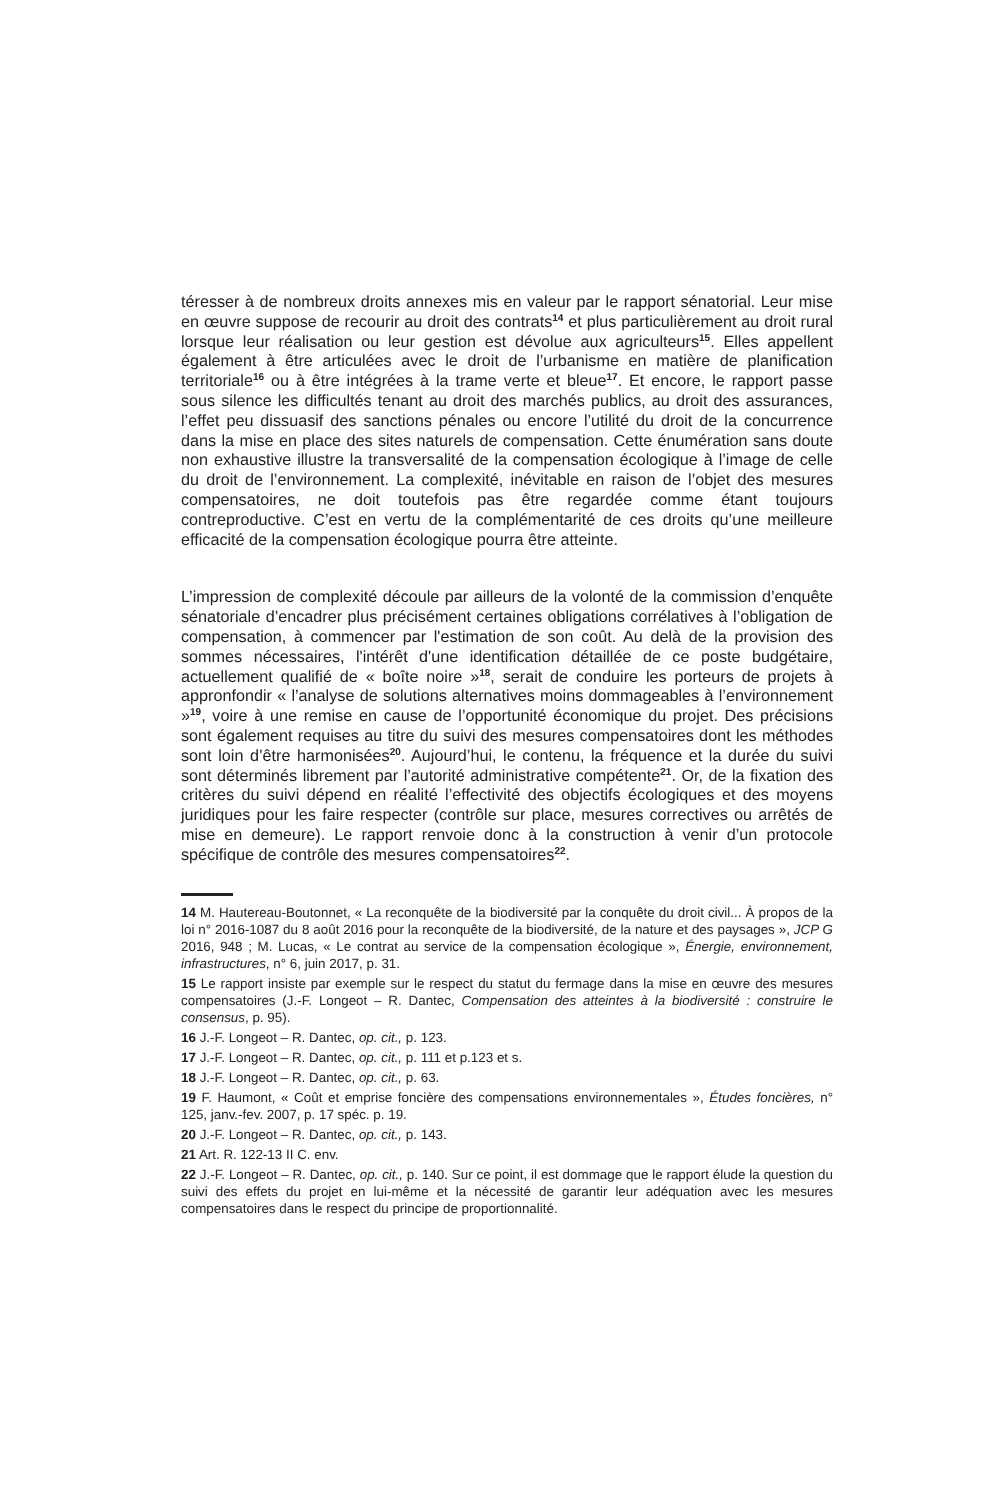téresser à de nombreux droits annexes mis en valeur par le rapport sénatorial. Leur mise en œuvre suppose de recourir au droit des contrats<sup>14</sup> et plus particulièrement au droit rural lorsque leur réalisation ou leur gestion est dévolue aux agriculteurs<sup>15</sup>. Elles appellent également à être articulées avec le droit de l’urbanisme en matière de planification territoriale<sup>16</sup> ou à être intégrées à la trame verte et bleue<sup>17</sup>. Et encore, le rapport passe sous silence les difficultés tenant au droit des marchés publics, au droit des assurances, l’effet peu dissuasif des sanctions pénales ou encore l’utilité du droit de la concurrence dans la mise en place des sites naturels de compensation. Cette énumération sans doute non exhaustive illustre la transversalité de la compensation écologique à l’image de celle du droit de l’environnement. La complexité, inévitable en raison de l’objet des mesures compensatoires, ne doit toutefois pas être regardée comme étant toujours contreproductive. C’est en vertu de la complémentarité de ces droits qu’une meilleure efficacité de la compensation écologique pourra être atteinte.
L’impression de complexité découle par ailleurs de la volonté de la commission d’enquête sénatoriale d’encadrer plus précisément certaines obligations corrélatives à l’obligation de compensation, à commencer par l'estimation de son coût. Au delà de la provision des sommes nécessaires, l'intérêt d'une identification détaillée de ce poste budgétaire, actuellement qualifié de « boîte noire »<sup>18</sup>, serait de conduire les porteurs de projets à appronfondir « l’analyse de solutions alternatives moins dommageables à l’environnement »<sup>19</sup>, voire à une remise en cause de l’opportunité économique du projet. Des précisions sont également requises au titre du suivi des mesures compensatoires dont les méthodes sont loin d’être harmonisées<sup>20</sup>. Aujourd’hui, le contenu, la fréquence et la durée du suivi sont déterminés librement par l’autorité administrative compétente<sup>21</sup>. Or, de la fixation des critères du suivi dépend en réalité l’effectivité des objectifs écologiques et des moyens juridiques pour les faire respecter (contrôle sur place, mesures correctives ou arrêtés de mise en demeure). Le rapport renvoie donc à la construction à venir d’un protocole spécifique de contrôle des mesures compensatoires<sup>22</sup>.
14 M. Hautereau-Boutonnet, « La reconquête de la biodiversité par la conquête du droit civil... À propos de la loi n° 2016-1087 du 8 août 2016 pour la reconquête de la biodiversité, de la nature et des paysages », JCP G 2016, 948 ; M. Lucas, « Le contrat au service de la compensation écologique », Énergie, environnement, infrastructures, n° 6, juin 2017, p. 31.
15 Le rapport insiste par exemple sur le respect du statut du fermage dans la mise en œuvre des mesures compensatoires (J.-F. Longeot – R. Dantec, Compensation des atteintes à la biodiversité : construire le consensus, p. 95).
16 J.-F. Longeot – R. Dantec, op. cit., p. 123.
17 J.-F. Longeot – R. Dantec, op. cit., p. 111 et p.123 et s.
18 J.-F. Longeot – R. Dantec, op. cit., p. 63.
19 F. Haumont, « Coût et emprise foncière des compensations environnementales », Études foncières, n° 125, janv.-fev. 2007, p. 17 spéc. p. 19.
20 J.-F. Longeot – R. Dantec, op. cit., p. 143.
21 Art. R. 122-13 II C. env.
22 J.-F. Longeot – R. Dantec, op. cit., p. 140. Sur ce point, il est dommage que le rapport élude la question du suivi des effets du projet en lui-même et la nécessité de garantir leur adéquation avec les mesures compensatoires dans le respect du principe de proportionnalité.